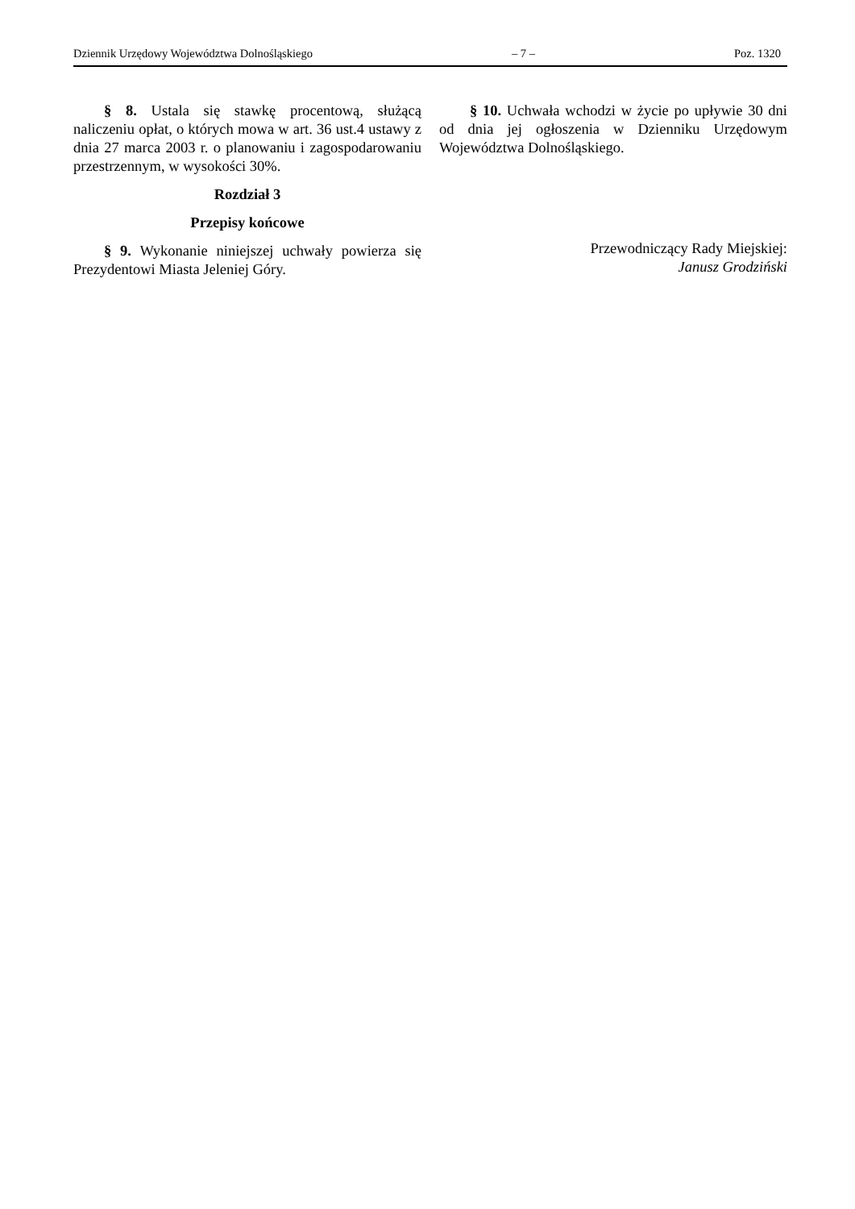Dziennik Urzędowy Województwa Dolnośląskiego – 7 – Poz. 1320
§ 8. Ustala się stawkę procentową, służącą naliczeniu opłat, o których mowa w art. 36 ust.4 ustawy z dnia 27 marca 2003 r. o planowaniu i zagospodarowaniu przestrzennym, w wysokości 30%.
Rozdział 3
Przepisy końcowe
§ 9. Wykonanie niniejszej uchwały powierza się Prezydentowi Miasta Jeleniej Góry.
§ 10. Uchwała wchodzi w życie po upływie 30 dni od dnia jej ogłoszenia w Dzienniku Urzędowym Województwa Dolnośląskiego.
Przewodniczący Rady Miejskiej:
Janusz Grodziński